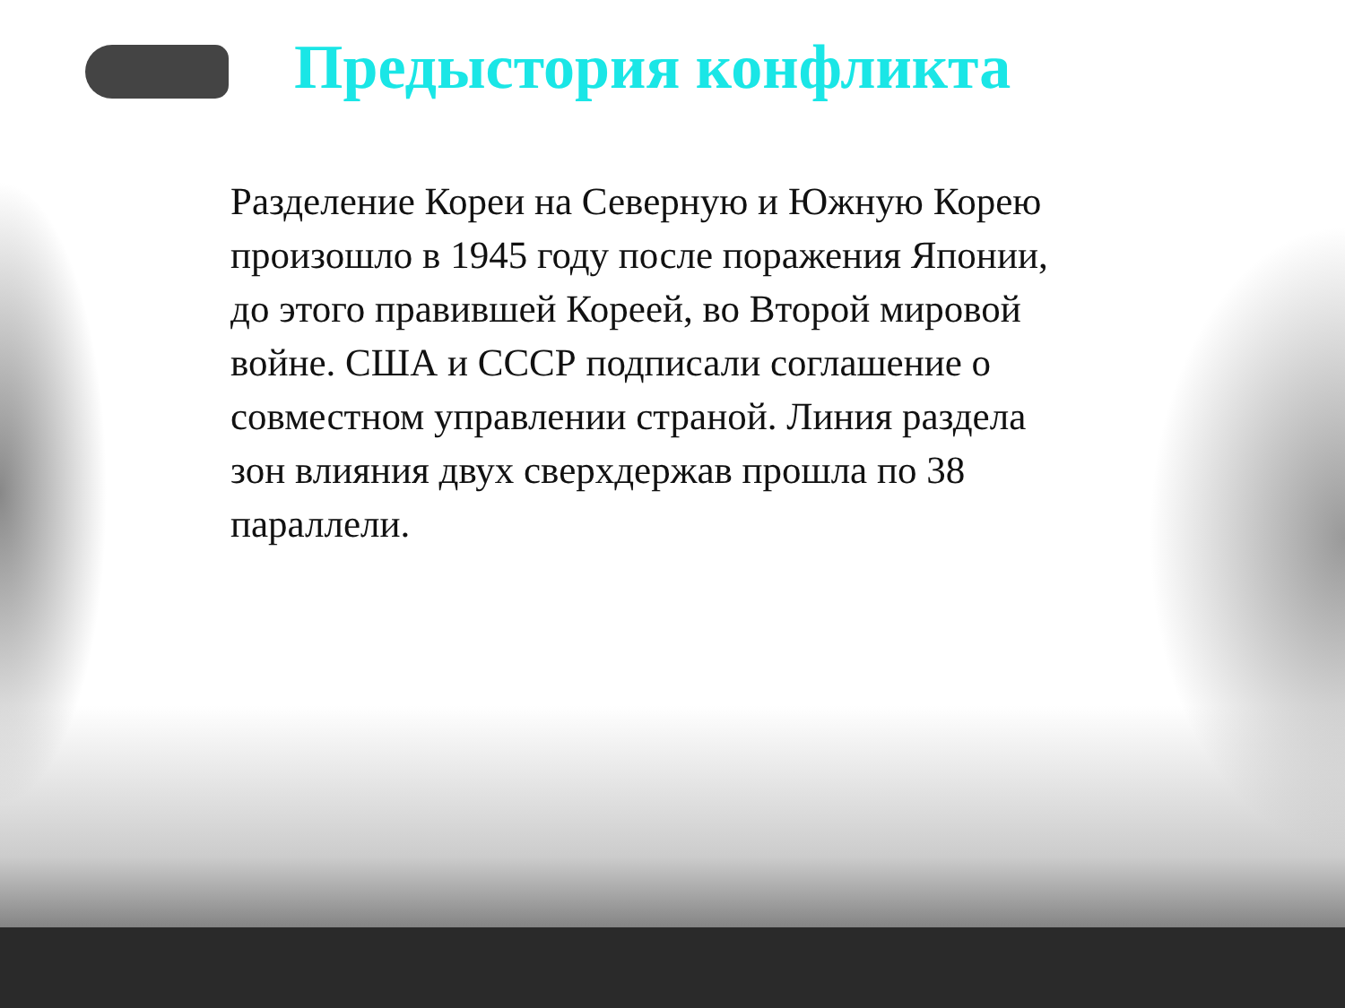Предыстория конфликта
Разделение Кореи на Северную и Южную Корею произошло в 1945 году после поражения Японии, до этого правившей Кореей, во Второй мировой войне. США и СССР подписали соглашение о совместном управлении страной. Линия раздела зон влияния двух сверхдержав прошла по 38 параллели.